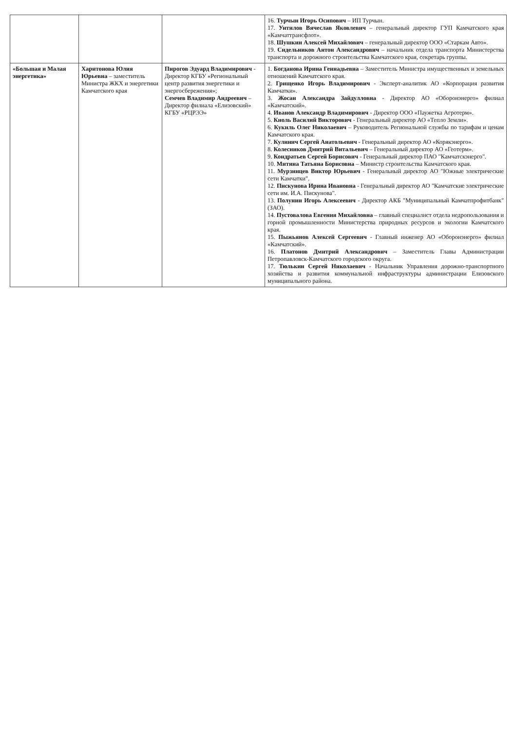| | | | 16. Турчын Игорь Осипович – ИП Турчын. 17. Унтилов Вячеслав Яковлевич – генеральный директор ГУП Камчатского края «Камчаттрансфлот». 18. Шушкин Алексей Михайлович – генеральный директор ООО «Старкам Авто». 19. Сидельников Антон Александрович – начальник отдела транспорта Министерства транспорта и дорожного строительства Камчатского края, секретарь группы. |
| «Большая и Малая энергетика» | Харитонова Юлия Юрьевна – заместитель Министра ЖКХ и энергетики Камчатского края | Пирогов Эдуард Владимирович - Директор КГБУ «Региональный центр развития энергетики и энергосбережения»; Семчев Владимир Андреевич – Директор филиала «Елизовский» КГБУ «РЦРЭЭ» | 1. Богданова Ирина Геннадьевна – Заместитель Министра имущественных и земельных отношений Камчатского края. 2. Грищенко Игорь Владимирович - Эксперт-аналитик АО «Корпорация развития Камчатки». 3. Жосан Александра Зайдулловна - Директор АО «Оборонэнерго» филиал «Камчатский». 4. Иванов Александр Владимирович - Директор ООО «Паужетка Агротерм». 5. Кноль Василий Викторович - Генеральный директор АО «Тепло Земли». 6. Кукиль Олег Николаевич – Руководитель Региональной службы по тарифам и ценам Камчатского края. 7. Кулинич Сергей Анатольевич - Генеральный директор АО «Корякэнерго». 8. Колесников Дмитрий Витальевич – Генеральный директор АО «Геотерм». 9. Кондратьев Сергей Борисович - Генеральный директор ПАО "Камчатскэнерго". 10. Митина Татьяна Борисовна – Министр строительства Камчатского края. 11. Мурзинцев Виктор Юрьевич - Генеральный директор АО "Южные электрические сети Камчатки". 12. Пискунова Ирина Ивановна - Генеральный директор АО "Камчатские электрические сети им. И.А. Пискунова". 13. Полунин Игорь Алексеевич - Директор АКБ "Муниципальный Камчатпрофитбанк" (ЗАО). 14. Пустовалова Евгения Михайловна – главный специалист отдела недропользования и горной промышленности Министерства природных ресурсов и экологии Камчатского края. 15. Пыжьянов Алексей Сергеевич - Главный инженер АО «Оборонэнерго» филиал «Камчатский». 16. Платонов Дмитрий Александрович – Заместитель Главы Администрации Петропавловск-Камчатского городского округа. 17. Тюлькин Сергей Николаевич - Начальник Управления дорожно-транспортного хозяйства и развития коммунальной инфраструктуры администрации Елизовского муниципального района. |